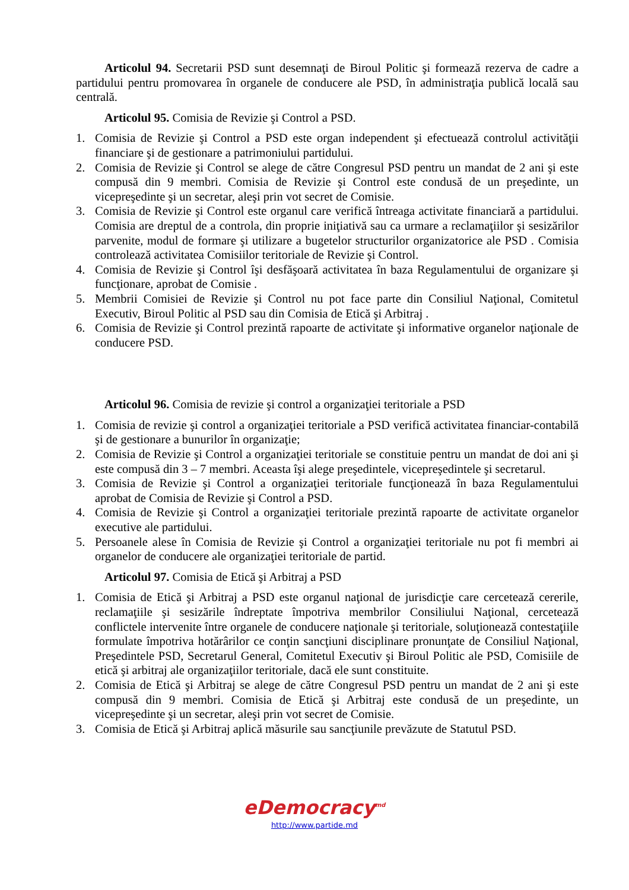Articolul 94. Secretarii PSD sunt desemnaţi de Biroul Politic şi formează rezerva de cadre a partidului pentru promovarea în organele de conducere ale PSD, în administraţia publică locală sau centrală.
Articolul 95. Comisia de Revizie şi Control a PSD.
1. Comisia de Revizie şi Control a PSD este organ independent şi efectuează controlul activităţii financiare şi de gestionare a patrimoniului partidului.
2. Comisia de Revizie şi Control se alege de către Congresul PSD pentru un mandat de 2 ani şi este compusă din 9 membri. Comisia de Revizie şi Control este condusă de un preşedinte, un vicepreşedinte şi un secretar, aleşi prin vot secret de Comisie.
3. Comisia de Revizie şi Control este organul care verifică întreaga activitate financiară a partidului. Comisia are dreptul de a controla, din proprie iniţiativă sau ca urmare a reclamaţiilor şi sesizărilor parvenite, modul de formare şi utilizare a bugetelor structurilor organizatorice ale PSD . Comisia controlează activitatea Comisiilor teritoriale de Revizie şi Control.
4. Comisia de Revizie şi Control îşi desfăşoară activitatea în baza Regulamentului de organizare şi funcţionare, aprobat de Comisie .
5. Membrii Comisiei de Revizie şi Control nu pot face parte din Consiliul Naţional, Comitetul Executiv, Biroul Politic al PSD sau din Comisia de Etică şi Arbitraj .
6. Comisia de Revizie şi Control prezintă rapoarte de activitate şi informative organelor naţionale de conducere PSD.
Articolul 96. Comisia de revizie şi control a organizaţiei teritoriale a PSD
1. Comisia de revizie şi control a organizaţiei teritoriale a PSD verifică activitatea financiar-contabilă şi de gestionare a bunurilor în organizaţie;
2. Comisia de Revizie şi Control a organizaţiei teritoriale se constituie pentru un mandat de doi ani şi este compusă din 3 – 7 membri. Aceasta îşi alege preşedintele, vicepreşedintele şi secretarul.
3. Comisia de Revizie şi Control a organizaţiei teritoriale funcţionează în baza Regulamentului aprobat de Comisia de Revizie şi Control a PSD.
4. Comisia de Revizie şi Control a organizaţiei teritoriale prezintă rapoarte de activitate organelor executive ale partidului.
5. Persoanele alese în Comisia de Revizie şi Control a organizaţiei teritoriale nu pot fi membri ai organelor de conducere ale organizaţiei teritoriale de partid.
Articolul 97. Comisia de Etică şi Arbitraj a PSD
1. Comisia de Etică şi Arbitraj a PSD este organul naţional de jurisdicţie care cercetează cererile, reclamaţiile şi sesizările îndreptate împotriva membrilor Consiliului Naţional, cercetează conflictele intervenite între organele de conducere naţionale şi teritoriale, soluţionează contestaţiile formulate împotriva hotărârilor ce conţin sancţiuni disciplinare pronunţate de Consiliul Naţional, Preşedintele PSD, Secretarul General, Comitetul Executiv şi Biroul Politic ale PSD, Comisiile de etică şi arbitraj ale organizaţiilor teritoriale, dacă ele sunt constituite.
2. Comisia de Etică şi Arbitraj se alege de către Congresul PSD pentru un mandat de 2 ani şi este compusă din 9 membri. Comisia de Etică şi Arbitraj este condusă de un preşedinte, un vicepreşedinte şi un secretar, aleşi prin vot secret de Comisie.
3. Comisia de Etică şi Arbitraj aplică măsurile sau sancţiunile prevăzute de Statutul PSD.
eDemocracy<sup>md</sup>
http://www.partide.md